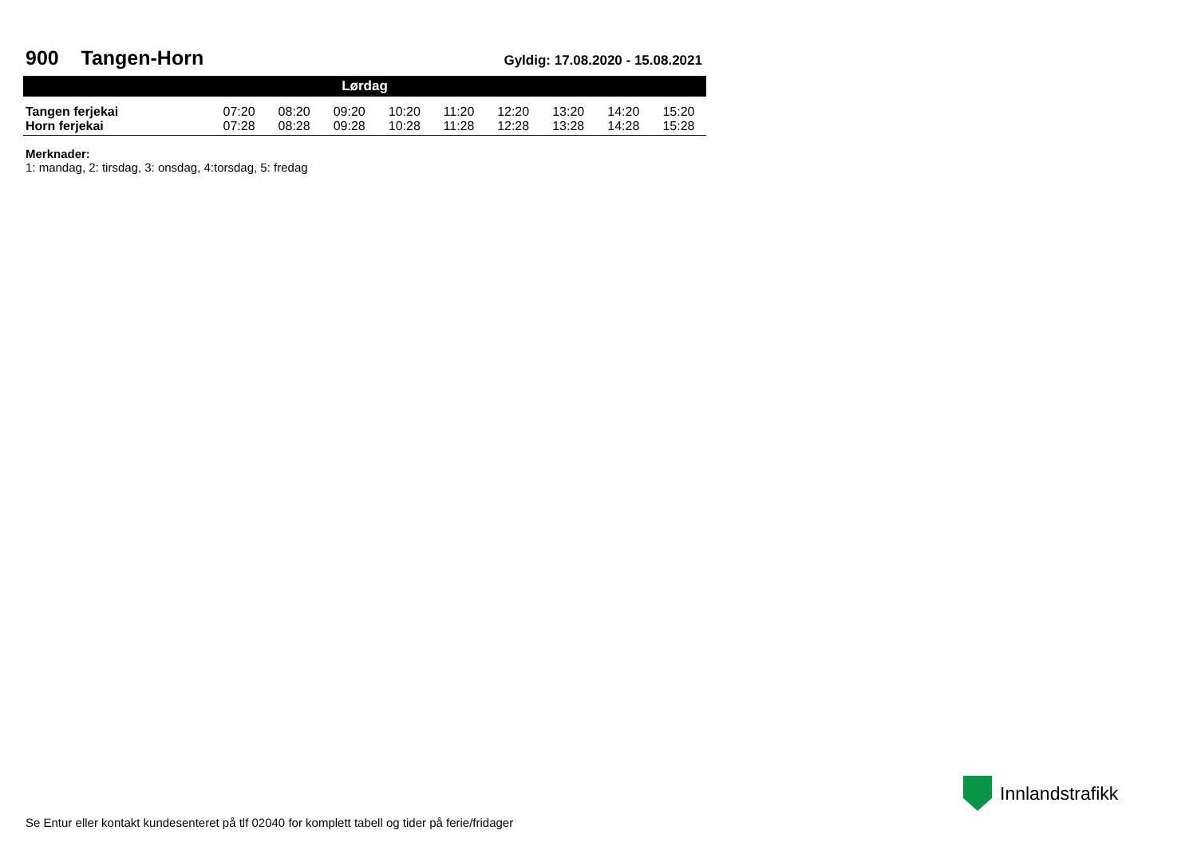900 Tangen-Horn
Gyldig: 17.08.2020 - 15.08.2021
| Lørdag | | | | | | | | | |
| --- | --- | --- | --- | --- | --- | --- | --- | --- | --- |
| Tangen ferjekai | 07:20 | 08:20 | 09:20 | 10:20 | 11:20 | 12:20 | 13:20 | 14:20 | 15:20 |
| Horn ferjekai | 07:28 | 08:28 | 09:28 | 10:28 | 11:28 | 12:28 | 13:28 | 14:28 | 15:28 |
Merknader:
1: mandag, 2: tirsdag, 3: onsdag, 4:torsdag, 5: fredag
Innlandstrafikk
Se Entur eller kontakt kundesenteret på tlf 02040 for komplett tabell og tider på ferie/fridager